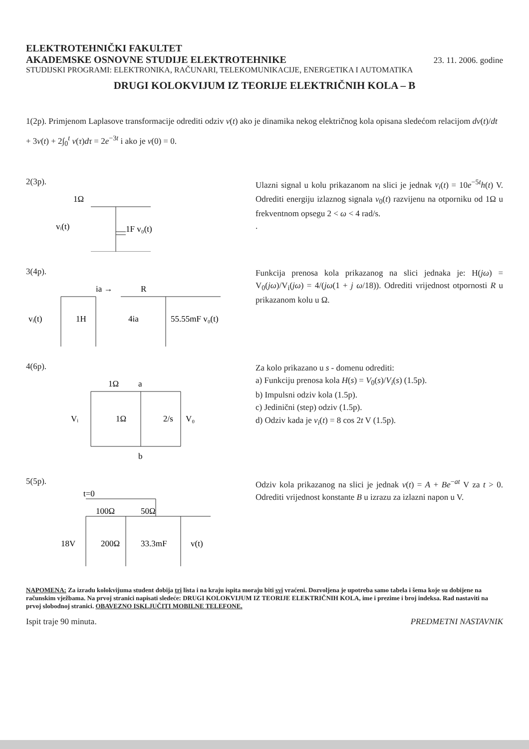ELEKTROTEHNIČKI FAKULTET
AKADEMSKE OSNOVNE STUDIJE ELEKTROTEHNIKE
23. 11. 2006. godine
STUDIJSKI PROGRAMI: ELEKTRONIKA, RAČUNARI, TELEKOMUNIKACIJE, ENERGETIKA I AUTOMATIKA
DRUGI KOLOKVIJUM IZ TEORIJE ELEKTRIČNIH KOLA – B
1(2p). Primjenom Laplasove transformacije odrediti odziv v(t) ako je dinamika nekog električnog kola opisana sledećom relacijom dv(t)/dt + 3v(t) + 2∫<sub>0</sub><sup>t</sup> v(τ)dτ = 2e<sup>−3t</sup> i ako je v(0) = 0.
2(3p).
1Ω
vᵢ(t)
1F v₀(t)
Ulazni signal u kolu prikazanom na slici je jednak v<sub>i</sub>(t) = 10e<sup>−5t</sup>h(t) V. Odrediti energiju izlaznog signala v<sub>0</sub>(t) razvijenu na otporniku od 1Ω u frekventnom opsegu 2 < ω < 4 rad/s.
.
3(4p).
ia →
R
vᵢ(t)
1H
4ia
55.55mF v₀(t)
Funkcija prenosa kola prikazanog na slici jednaka je: H(jω) = V<sub>0</sub>(jω)/V<sub>i</sub>(jω) = 4/(jω(1 + j ω/18)). Odrediti vrijednost otpornosti R u prikazanom kolu u Ω.
4(6p).
1Ω
a
Vᵢ
1Ω
2/s
V₀
b
Za kolo prikazano u s - domenu odrediti:
a) Funkciju prenosa kola H(s) = V<sub>0</sub>(s)/V<sub>i</sub>(s) (1.5p).
b) Impulsni odziv kola (1.5p).
c) Jedinični (step) odziv (1.5p).
d) Odziv kada je v<sub>i</sub>(t) = 8 cos 2t V (1.5p).
5(5p).
t=0
100Ω
50Ω
18V
200Ω
33.3mF
v(t)
Odziv kola prikazanog na slici je jednak v(t) = A + Be<sup>−at</sup> V za t > 0. Odrediti vrijednost konstante B u izrazu za izlazni napon u V.
NAPOMENA: Za izradu kolokvijuma student dobija tri lista i na kraju ispita moraju biti svi vraćeni. Dozvoljena je upotreba samo tabela i šema koje su dobijene na računskim vježbama. Na prvoj stranici napisati sledeće: DRUGI KOLOKVIJUM IZ TEORIJE ELEKTRIČNIH KOLA, ime i prezime i broj indeksa. Rad nastaviti na prvoj slobodnoj stranici. OBAVEZNO ISKLJUČITI MOBILNE TELEFONE.
Ispit traje 90 minuta. PREDMETNI NASTAVNIK